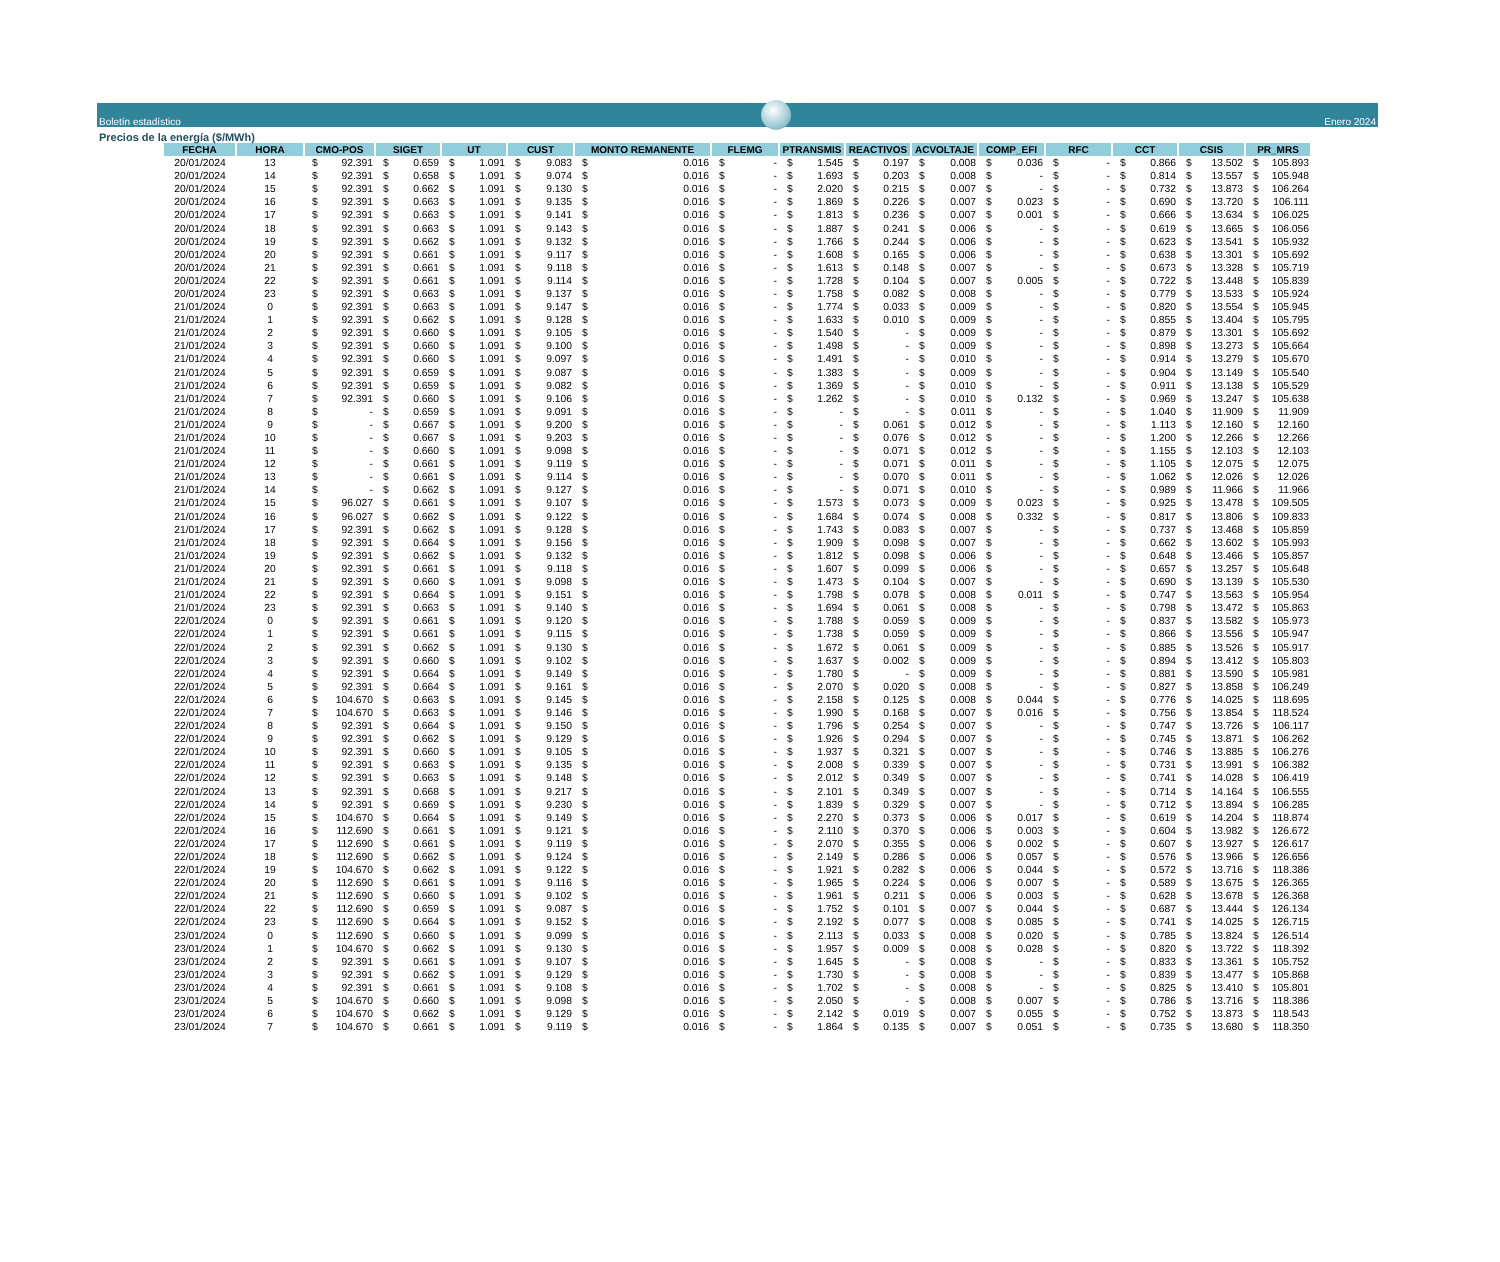Boletín estadístico
Enero 2024
Precios de la energía ($/MWh)
| FECHA | HORA | CMO-POS | SIGET | UT | CUST | MONTO REMANENTE | FLEMG | PTRANSMIS | REACTIVOS | ACVOLTAJE | COMP_EFI | RFC | CCT | CSIS | PR_MRS |
| --- | --- | --- | --- | --- | --- | --- | --- | --- | --- | --- | --- | --- | --- | --- | --- |
| 20/01/2024 | 13 | $ 92.391 | $ 0.659 | $ 1.091 | $ 9.083 | $ 0.016 | $ - | $ 1.545 | $ 0.197 | $ 0.008 | $ 0.036 | $ - | $ 0.866 | $ 13.502 | $ 105.893 |
| 20/01/2024 | 14 | $ 92.391 | $ 0.658 | $ 1.091 | $ 9.074 | $ 0.016 | $ - | $ 1.693 | $ 0.203 | $ 0.008 | $ - | $ - | $ 0.814 | $ 13.557 | $ 105.948 |
| 20/01/2024 | 15 | $ 92.391 | $ 0.662 | $ 1.091 | $ 9.130 | $ 0.016 | $ - | $ 2.020 | $ 0.215 | $ 0.007 | $ - | $ - | $ 0.732 | $ 13.873 | $ 106.264 |
| 20/01/2024 | 16 | $ 92.391 | $ 0.663 | $ 1.091 | $ 9.135 | $ 0.016 | $ - | $ 1.869 | $ 0.226 | $ 0.007 | $ 0.023 | $ - | $ 0.690 | $ 13.720 | $ 106.111 |
| 20/01/2024 | 17 | $ 92.391 | $ 0.663 | $ 1.091 | $ 9.141 | $ 0.016 | $ - | $ 1.813 | $ 0.236 | $ 0.007 | $ 0.001 | $ - | $ 0.666 | $ 13.634 | $ 106.025 |
| 20/01/2024 | 18 | $ 92.391 | $ 0.663 | $ 1.091 | $ 9.143 | $ 0.016 | $ - | $ 1.887 | $ 0.241 | $ 0.006 | $ - | $ - | $ 0.619 | $ 13.665 | $ 106.056 |
| 20/01/2024 | 19 | $ 92.391 | $ 0.662 | $ 1.091 | $ 9.132 | $ 0.016 | $ - | $ 1.766 | $ 0.244 | $ 0.006 | $ - | $ - | $ 0.623 | $ 13.541 | $ 105.932 |
| 20/01/2024 | 20 | $ 92.391 | $ 0.661 | $ 1.091 | $ 9.117 | $ 0.016 | $ - | $ 1.608 | $ 0.165 | $ 0.006 | $ - | $ - | $ 0.638 | $ 13.301 | $ 105.692 |
| 20/01/2024 | 21 | $ 92.391 | $ 0.661 | $ 1.091 | $ 9.118 | $ 0.016 | $ - | $ 1.613 | $ 0.148 | $ 0.007 | $ - | $ - | $ 0.673 | $ 13.328 | $ 105.719 |
| 20/01/2024 | 22 | $ 92.391 | $ 0.661 | $ 1.091 | $ 9.114 | $ 0.016 | $ - | $ 1.728 | $ 0.104 | $ 0.007 | $ 0.005 | $ - | $ 0.722 | $ 13.448 | $ 105.839 |
| 20/01/2024 | 23 | $ 92.391 | $ 0.663 | $ 1.091 | $ 9.137 | $ 0.016 | $ - | $ 1.758 | $ 0.082 | $ 0.008 | $ - | $ - | $ 0.779 | $ 13.533 | $ 105.924 |
| 21/01/2024 | 0 | $ 92.391 | $ 0.663 | $ 1.091 | $ 9.147 | $ 0.016 | $ - | $ 1.774 | $ 0.033 | $ 0.009 | $ - | $ - | $ 0.820 | $ 13.554 | $ 105.945 |
| 21/01/2024 | 1 | $ 92.391 | $ 0.662 | $ 1.091 | $ 9.128 | $ 0.016 | $ - | $ 1.633 | $ 0.010 | $ 0.009 | $ - | $ - | $ 0.855 | $ 13.404 | $ 105.795 |
| 21/01/2024 | 2 | $ 92.391 | $ 0.660 | $ 1.091 | $ 9.105 | $ 0.016 | $ - | $ 1.540 | $ - | $ 0.009 | $ - | $ - | $ 0.879 | $ 13.301 | $ 105.692 |
| 21/01/2024 | 3 | $ 92.391 | $ 0.660 | $ 1.091 | $ 9.100 | $ 0.016 | $ - | $ 1.498 | $ - | $ 0.009 | $ - | $ - | $ 0.898 | $ 13.273 | $ 105.664 |
| 21/01/2024 | 4 | $ 92.391 | $ 0.660 | $ 1.091 | $ 9.097 | $ 0.016 | $ - | $ 1.491 | $ - | $ 0.010 | $ - | $ - | $ 0.914 | $ 13.279 | $ 105.670 |
| 21/01/2024 | 5 | $ 92.391 | $ 0.659 | $ 1.091 | $ 9.087 | $ 0.016 | $ - | $ 1.383 | $ - | $ 0.009 | $ - | $ - | $ 0.904 | $ 13.149 | $ 105.540 |
| 21/01/2024 | 6 | $ 92.391 | $ 0.659 | $ 1.091 | $ 9.082 | $ 0.016 | $ - | $ 1.369 | $ - | $ 0.010 | $ - | $ - | $ 0.911 | $ 13.138 | $ 105.529 |
| 21/01/2024 | 7 | $ 92.391 | $ 0.660 | $ 1.091 | $ 9.106 | $ 0.016 | $ - | $ 1.262 | $ - | $ 0.010 | $ 0.132 | $ - | $ 0.969 | $ 13.247 | $ 105.638 |
| 21/01/2024 | 8 | $ - | $ 0.659 | $ 1.091 | $ 9.091 | $ 0.016 | $ - | $ - | $ - | $ 0.011 | $ - | $ - | $ 1.040 | $ 11.909 | $ 11.909 |
| 21/01/2024 | 9 | $ - | $ 0.667 | $ 1.091 | $ 9.200 | $ 0.016 | $ - | $ - | $ 0.061 | $ 0.012 | $ - | $ - | $ 1.113 | $ 12.160 | $ 12.160 |
| 21/01/2024 | 10 | $ - | $ 0.667 | $ 1.091 | $ 9.203 | $ 0.016 | $ - | $ - | $ 0.076 | $ 0.012 | $ - | $ - | $ 1.200 | $ 12.266 | $ 12.266 |
| 21/01/2024 | 11 | $ - | $ 0.660 | $ 1.091 | $ 9.098 | $ 0.016 | $ - | $ - | $ 0.071 | $ 0.012 | $ - | $ - | $ 1.155 | $ 12.103 | $ 12.103 |
| 21/01/2024 | 12 | $ - | $ 0.661 | $ 1.091 | $ 9.119 | $ 0.016 | $ - | $ - | $ 0.071 | $ 0.011 | $ - | $ - | $ 1.105 | $ 12.075 | $ 12.075 |
| 21/01/2024 | 13 | $ - | $ 0.661 | $ 1.091 | $ 9.114 | $ 0.016 | $ - | $ - | $ 0.070 | $ 0.011 | $ - | $ - | $ 1.062 | $ 12.026 | $ 12.026 |
| 21/01/2024 | 14 | $ - | $ 0.662 | $ 1.091 | $ 9.127 | $ 0.016 | $ - | $ - | $ 0.071 | $ 0.010 | $ - | $ - | $ 0.989 | $ 11.966 | $ 11.966 |
| 21/01/2024 | 15 | $ 96.027 | $ 0.661 | $ 1.091 | $ 9.107 | $ 0.016 | $ - | $ 1.573 | $ 0.073 | $ 0.009 | $ 0.023 | $ - | $ 0.925 | $ 13.478 | $ 109.505 |
| 21/01/2024 | 16 | $ 96.027 | $ 0.662 | $ 1.091 | $ 9.122 | $ 0.016 | $ - | $ 1.684 | $ 0.074 | $ 0.008 | $ 0.332 | $ - | $ 0.817 | $ 13.806 | $ 109.833 |
| 21/01/2024 | 17 | $ 92.391 | $ 0.662 | $ 1.091 | $ 9.128 | $ 0.016 | $ - | $ 1.743 | $ 0.083 | $ 0.007 | $ - | $ - | $ 0.737 | $ 13.468 | $ 105.859 |
| 21/01/2024 | 18 | $ 92.391 | $ 0.664 | $ 1.091 | $ 9.156 | $ 0.016 | $ - | $ 1.909 | $ 0.098 | $ 0.007 | $ - | $ - | $ 0.662 | $ 13.602 | $ 105.993 |
| 21/01/2024 | 19 | $ 92.391 | $ 0.662 | $ 1.091 | $ 9.132 | $ 0.016 | $ - | $ 1.812 | $ 0.098 | $ 0.006 | $ - | $ - | $ 0.648 | $ 13.466 | $ 105.857 |
| 21/01/2024 | 20 | $ 92.391 | $ 0.661 | $ 1.091 | $ 9.118 | $ 0.016 | $ - | $ 1.607 | $ 0.099 | $ 0.006 | $ - | $ - | $ 0.657 | $ 13.257 | $ 105.648 |
| 21/01/2024 | 21 | $ 92.391 | $ 0.660 | $ 1.091 | $ 9.098 | $ 0.016 | $ - | $ 1.473 | $ 0.104 | $ 0.007 | $ - | $ - | $ 0.690 | $ 13.139 | $ 105.530 |
| 21/01/2024 | 22 | $ 92.391 | $ 0.664 | $ 1.091 | $ 9.151 | $ 0.016 | $ - | $ 1.798 | $ 0.078 | $ 0.008 | $ 0.011 | $ - | $ 0.747 | $ 13.563 | $ 105.954 |
| 21/01/2024 | 23 | $ 92.391 | $ 0.663 | $ 1.091 | $ 9.140 | $ 0.016 | $ - | $ 1.694 | $ 0.061 | $ 0.008 | $ - | $ - | $ 0.798 | $ 13.472 | $ 105.863 |
| 22/01/2024 | 0 | $ 92.391 | $ 0.661 | $ 1.091 | $ 9.120 | $ 0.016 | $ - | $ 1.788 | $ 0.059 | $ 0.009 | $ - | $ - | $ 0.837 | $ 13.582 | $ 105.973 |
| 22/01/2024 | 1 | $ 92.391 | $ 0.661 | $ 1.091 | $ 9.115 | $ 0.016 | $ - | $ 1.738 | $ 0.059 | $ 0.009 | $ - | $ - | $ 0.866 | $ 13.556 | $ 105.947 |
| 22/01/2024 | 2 | $ 92.391 | $ 0.662 | $ 1.091 | $ 9.130 | $ 0.016 | $ - | $ 1.672 | $ 0.061 | $ 0.009 | $ - | $ - | $ 0.885 | $ 13.526 | $ 105.917 |
| 22/01/2024 | 3 | $ 92.391 | $ 0.660 | $ 1.091 | $ 9.102 | $ 0.016 | $ - | $ 1.637 | $ 0.002 | $ 0.009 | $ - | $ - | $ 0.894 | $ 13.412 | $ 105.803 |
| 22/01/2024 | 4 | $ 92.391 | $ 0.664 | $ 1.091 | $ 9.149 | $ 0.016 | $ - | $ 1.780 | $ - | $ 0.009 | $ - | $ - | $ 0.881 | $ 13.590 | $ 105.981 |
| 22/01/2024 | 5 | $ 92.391 | $ 0.664 | $ 1.091 | $ 9.161 | $ 0.016 | $ - | $ 2.070 | $ 0.020 | $ 0.008 | $ - | $ - | $ 0.827 | $ 13.858 | $ 106.249 |
| 22/01/2024 | 6 | $ 104.670 | $ 0.663 | $ 1.091 | $ 9.145 | $ 0.016 | $ - | $ 2.158 | $ 0.125 | $ 0.008 | $ 0.044 | $ - | $ 0.776 | $ 14.025 | $ 118.695 |
| 22/01/2024 | 7 | $ 104.670 | $ 0.663 | $ 1.091 | $ 9.146 | $ 0.016 | $ - | $ 1.990 | $ 0.168 | $ 0.007 | $ 0.016 | $ - | $ 0.756 | $ 13.854 | $ 118.524 |
| 22/01/2024 | 8 | $ 92.391 | $ 0.664 | $ 1.091 | $ 9.150 | $ 0.016 | $ - | $ 1.796 | $ 0.254 | $ 0.007 | $ - | $ - | $ 0.747 | $ 13.726 | $ 106.117 |
| 22/01/2024 | 9 | $ 92.391 | $ 0.662 | $ 1.091 | $ 9.129 | $ 0.016 | $ - | $ 1.926 | $ 0.294 | $ 0.007 | $ - | $ - | $ 0.745 | $ 13.871 | $ 106.262 |
| 22/01/2024 | 10 | $ 92.391 | $ 0.660 | $ 1.091 | $ 9.105 | $ 0.016 | $ - | $ 1.937 | $ 0.321 | $ 0.007 | $ - | $ - | $ 0.746 | $ 13.885 | $ 106.276 |
| 22/01/2024 | 11 | $ 92.391 | $ 0.663 | $ 1.091 | $ 9.135 | $ 0.016 | $ - | $ 2.008 | $ 0.339 | $ 0.007 | $ - | $ - | $ 0.731 | $ 13.991 | $ 106.382 |
| 22/01/2024 | 12 | $ 92.391 | $ 0.663 | $ 1.091 | $ 9.148 | $ 0.016 | $ - | $ 2.012 | $ 0.349 | $ 0.007 | $ - | $ - | $ 0.741 | $ 14.028 | $ 106.419 |
| 22/01/2024 | 13 | $ 92.391 | $ 0.668 | $ 1.091 | $ 9.217 | $ 0.016 | $ - | $ 2.101 | $ 0.349 | $ 0.007 | $ - | $ - | $ 0.714 | $ 14.164 | $ 106.555 |
| 22/01/2024 | 14 | $ 92.391 | $ 0.669 | $ 1.091 | $ 9.230 | $ 0.016 | $ - | $ 1.839 | $ 0.329 | $ 0.007 | $ - | $ - | $ 0.712 | $ 13.894 | $ 106.285 |
| 22/01/2024 | 15 | $ 104.670 | $ 0.664 | $ 1.091 | $ 9.149 | $ 0.016 | $ - | $ 2.270 | $ 0.373 | $ 0.006 | $ 0.017 | $ - | $ 0.619 | $ 14.204 | $ 118.874 |
| 22/01/2024 | 16 | $ 112.690 | $ 0.661 | $ 1.091 | $ 9.121 | $ 0.016 | $ - | $ 2.110 | $ 0.370 | $ 0.006 | $ 0.003 | $ - | $ 0.604 | $ 13.982 | $ 126.672 |
| 22/01/2024 | 17 | $ 112.690 | $ 0.661 | $ 1.091 | $ 9.119 | $ 0.016 | $ - | $ 2.070 | $ 0.355 | $ 0.006 | $ 0.002 | $ - | $ 0.607 | $ 13.927 | $ 126.617 |
| 22/01/2024 | 18 | $ 112.690 | $ 0.662 | $ 1.091 | $ 9.124 | $ 0.016 | $ - | $ 2.149 | $ 0.286 | $ 0.006 | $ 0.057 | $ - | $ 0.576 | $ 13.966 | $ 126.656 |
| 22/01/2024 | 19 | $ 104.670 | $ 0.662 | $ 1.091 | $ 9.122 | $ 0.016 | $ - | $ 1.921 | $ 0.282 | $ 0.006 | $ 0.044 | $ - | $ 0.572 | $ 13.716 | $ 118.386 |
| 22/01/2024 | 20 | $ 112.690 | $ 0.661 | $ 1.091 | $ 9.116 | $ 0.016 | $ - | $ 1.965 | $ 0.224 | $ 0.006 | $ 0.007 | $ - | $ 0.589 | $ 13.675 | $ 126.365 |
| 22/01/2024 | 21 | $ 112.690 | $ 0.660 | $ 1.091 | $ 9.102 | $ 0.016 | $ - | $ 1.961 | $ 0.211 | $ 0.006 | $ 0.003 | $ - | $ 0.628 | $ 13.678 | $ 126.368 |
| 22/01/2024 | 22 | $ 112.690 | $ 0.659 | $ 1.091 | $ 9.087 | $ 0.016 | $ - | $ 1.752 | $ 0.101 | $ 0.007 | $ 0.044 | $ - | $ 0.687 | $ 13.444 | $ 126.134 |
| 22/01/2024 | 23 | $ 112.690 | $ 0.664 | $ 1.091 | $ 9.152 | $ 0.016 | $ - | $ 2.192 | $ 0.077 | $ 0.008 | $ 0.085 | $ - | $ 0.741 | $ 14.025 | $ 126.715 |
| 23/01/2024 | 0 | $ 112.690 | $ 0.660 | $ 1.091 | $ 9.099 | $ 0.016 | $ - | $ 2.113 | $ 0.033 | $ 0.008 | $ 0.020 | $ - | $ 0.785 | $ 13.824 | $ 126.514 |
| 23/01/2024 | 1 | $ 104.670 | $ 0.662 | $ 1.091 | $ 9.130 | $ 0.016 | $ - | $ 1.957 | $ 0.009 | $ 0.008 | $ 0.028 | $ - | $ 0.820 | $ 13.722 | $ 118.392 |
| 23/01/2024 | 2 | $ 92.391 | $ 0.661 | $ 1.091 | $ 9.107 | $ 0.016 | $ - | $ 1.645 | $ - | $ 0.008 | $ - | $ - | $ 0.833 | $ 13.361 | $ 105.752 |
| 23/01/2024 | 3 | $ 92.391 | $ 0.662 | $ 1.091 | $ 9.129 | $ 0.016 | $ - | $ 1.730 | $ - | $ 0.008 | $ - | $ - | $ 0.839 | $ 13.477 | $ 105.868 |
| 23/01/2024 | 4 | $ 92.391 | $ 0.661 | $ 1.091 | $ 9.108 | $ 0.016 | $ - | $ 1.702 | $ - | $ 0.008 | $ - | $ - | $ 0.825 | $ 13.410 | $ 105.801 |
| 23/01/2024 | 5 | $ 104.670 | $ 0.660 | $ 1.091 | $ 9.098 | $ 0.016 | $ - | $ 2.050 | $ - | $ 0.008 | $ 0.007 | $ - | $ 0.786 | $ 13.716 | $ 118.386 |
| 23/01/2024 | 6 | $ 104.670 | $ 0.662 | $ 1.091 | $ 9.129 | $ 0.016 | $ - | $ 2.142 | $ 0.019 | $ 0.007 | $ 0.055 | $ - | $ 0.752 | $ 13.873 | $ 118.543 |
| 23/01/2024 | 7 | $ 104.670 | $ 0.661 | $ 1.091 | $ 9.119 | $ 0.016 | $ - | $ 1.864 | $ 0.135 | $ 0.007 | $ 0.051 | $ - | $ 0.735 | $ 13.680 | $ 118.350 |